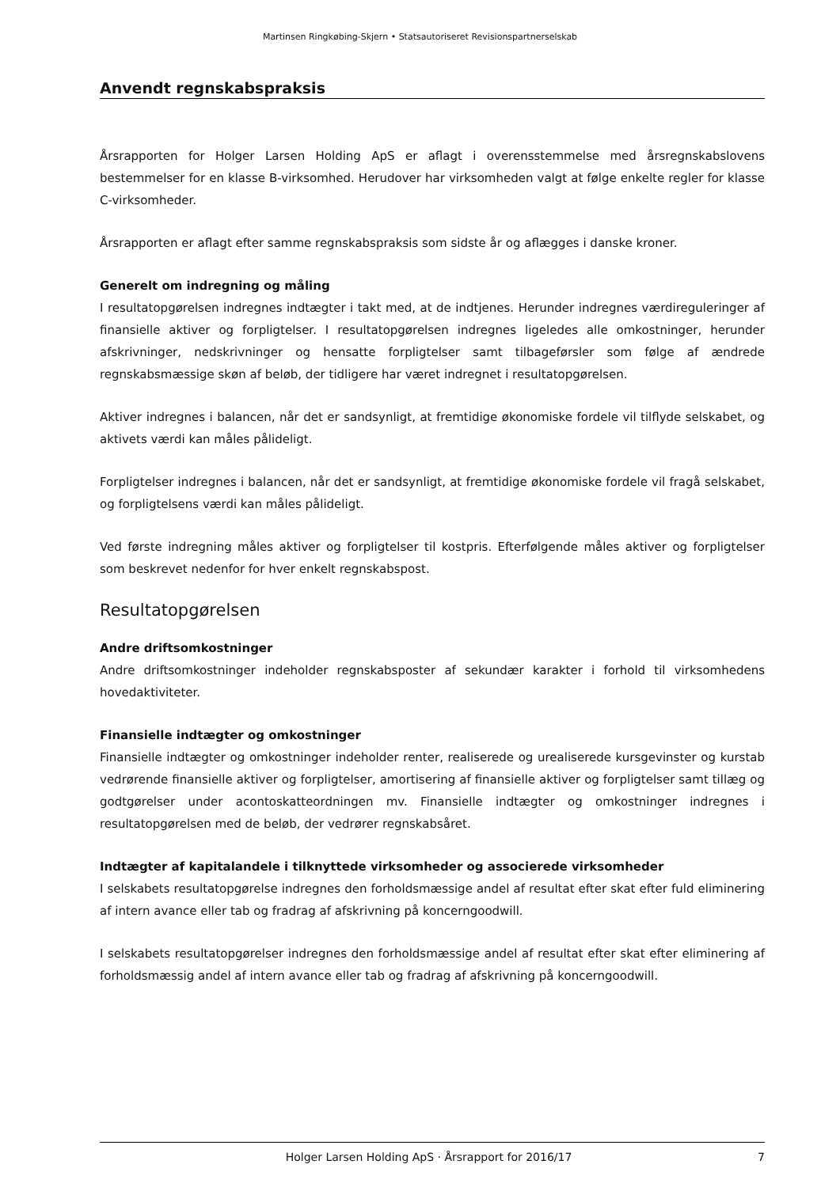Martinsen Ringkøbing-Skjern • Statsautoriseret Revisionspartnerselskab
Anvendt regnskabspraksis
Årsrapporten for Holger Larsen Holding ApS er aflagt i overensstemmelse med årsregnskabslovens bestemmelser for en klasse B-virksomhed. Herudover har virksomheden valgt at følge enkelte regler for klasse C-virksomheder.
Årsrapporten er aflagt efter samme regnskabspraksis som sidste år og aflægges i danske kroner.
Generelt om indregning og måling
I resultatopgørelsen indregnes indtægter i takt med, at de indtjenes. Herunder indregnes værdireguleringer af finansielle aktiver og forpligtelser. I resultatopgørelsen indregnes ligeledes alle omkostninger, herunder afskrivninger, nedskrivninger og hensatte forpligtelser samt tilbageførsler som følge af ændrede regnskabsmæssige skøn af beløb, der tidligere har været indregnet i resultatopgørelsen.
Aktiver indregnes i balancen, når det er sandsynligt, at fremtidige økonomiske fordele vil tilflyde selskabet, og aktivets værdi kan måles pålideligt.
Forpligtelser indregnes i balancen, når det er sandsynligt, at fremtidige økonomiske fordele vil fragå selskabet, og forpligtelsens værdi kan måles pålideligt.
Ved første indregning måles aktiver og forpligtelser til kostpris. Efterfølgende måles aktiver og forpligtelser som beskrevet nedenfor for hver enkelt regnskabspost.
Resultatopgørelsen
Andre driftsomkostninger
Andre driftsomkostninger indeholder regnskabsposter af sekundær karakter i forhold til virksomhedens hovedaktiviteter.
Finansielle indtægter og omkostninger
Finansielle indtægter og omkostninger indeholder renter, realiserede og urealiserede kursgevinster og kurstab vedrørende finansielle aktiver og forpligtelser, amortisering af finansielle aktiver og forpligtelser samt tillæg og godtgørelser under acontoskatteordningen mv. Finansielle indtægter og omkostninger indregnes i resultatopgørelsen med de beløb, der vedrører regnskabsåret.
Indtægter af kapitalandele i tilknyttede virksomheder og associerede virksomheder
I selskabets resultatopgørelse indregnes den forholdsmæssige andel af resultat efter skat efter fuld eliminering af intern avance eller tab og fradrag af afskrivning på koncerngoodwill.
I selskabets resultatopgørelser indregnes den forholdsmæssige andel af resultat efter skat efter eliminering af forholdsmæssig andel af intern avance eller tab og fradrag af afskrivning på koncerngoodwill.
Holger Larsen Holding ApS · Årsrapport for 2016/17 7